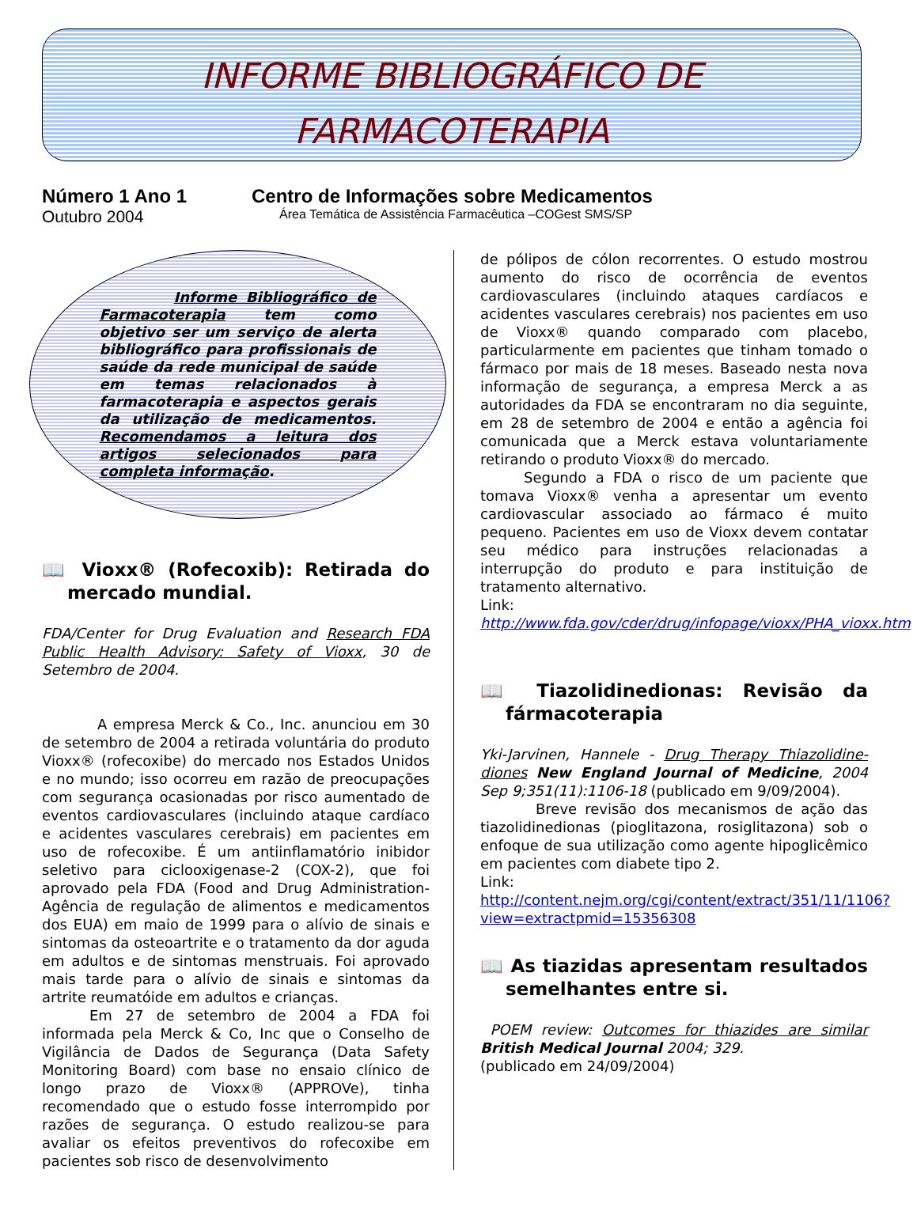INFORME BIBLIOGRÁFICO DE
FARMACOTERAPIA
Número 1 Ano 1
Outubro 2004
Centro de Informações sobre Medicamentos
Área Temática de Assistência Farmacêutica –COGest SMS/SP
Informe Bibliográfico de Farmacoterapia tem como objetivo ser um serviço de alerta bibliográfico para profissionais de saúde da rede municipal de saúde em temas relacionados à farmacoterapia e aspectos gerais da utilização de medicamentos. Recomendamos a leitura dos artigos selecionados para completa informação.
📖 Vioxx® (Rofecoxib): Retirada do mercado mundial.
FDA/Center for Drug Evaluation and Research FDA Public Health Advisory: Safety of Vioxx, 30 de Setembro de 2004.
A empresa Merck & Co., Inc. anunciou em 30 de setembro de 2004 a retirada voluntária do produto Vioxx® (rofecoxibe) do mercado nos Estados Unidos e no mundo; isso ocorreu em razão de preocupações com segurança ocasionadas por risco aumentado de eventos cardiovasculares (incluindo ataque cardíaco e acidentes vasculares cerebrais) em pacientes em uso de rofecoxibe. É um antiinflamatório inibidor seletivo para ciclooxigenase-2 (COX-2), que foi aprovado pela FDA (Food and Drug Administration- Agência de regulação de alimentos e medicamentos dos EUA) em maio de 1999 para o alívio de sinais e sintomas da osteoartrite e o tratamento da dor aguda em adultos e de sintomas menstruais. Foi aprovado mais tarde para o alívio de sinais e sintomas da artrite reumatóide em adultos e crianças.
Em 27 de setembro de 2004 a FDA foi informada pela Merck & Co, Inc que o Conselho de Vigilância de Dados de Segurança (Data Safety Monitoring Board) com base no ensaio clínico de longo prazo de Vioxx® (APPROVe), tinha recomendado que o estudo fosse interrompido por razões de segurança. O estudo realizou-se para avaliar os efeitos preventivos do rofecoxibe em pacientes sob risco de desenvolvimento
de pólipos de cólon recorrentes. O estudo mostrou aumento do risco de ocorrência de eventos cardiovasculares (incluindo ataques cardíacos e acidentes vasculares cerebrais) nos pacientes em uso de Vioxx® quando comparado com placebo, particularmente em pacientes que tinham tomado o fármaco por mais de 18 meses. Baseado nesta nova informação de segurança, a empresa Merck a as autoridades da FDA se encontraram no dia seguinte, em 28 de setembro de 2004 e então a agência foi comunicada que a Merck estava voluntariamente retirando o produto Vioxx® do mercado.
Segundo a FDA o risco de um paciente que tomava Vioxx® venha a apresentar um evento cardiovascular associado ao fármaco é muito pequeno. Pacientes em uso de Vioxx devem contatar seu médico para instruções relacionadas a interrupção do produto e para instituição de tratamento alternativo.
Link:
http://www.fda.gov/cder/drug/infopage/vioxx/PHA_vioxx.htm
📖 Tiazolidinedionas: Revisão da fármacoterapia
Yki-Jarvinen, Hannele - Drug Therapy Thiazolidine-diones New England Journal of Medicine, 2004 Sep 9;351(11):1106-18 (publicado em 9/09/2004).
Breve revisão dos mecanismos de ação das tiazolidinedionas (pioglitazona, rosiglitazona) sob o enfoque de sua utilização como agente hipoglicêmico em pacientes com diabete tipo 2.
Link:
http://content.nejm.org/cgi/content/extract/351/11/1106?view=extractpmid=15356308
📖 As tiazidas apresentam resultados semelhantes entre si.
POEM review: Outcomes for thiazides are similar British Medical Journal 2004; 329.
(publicado em 24/09/2004)